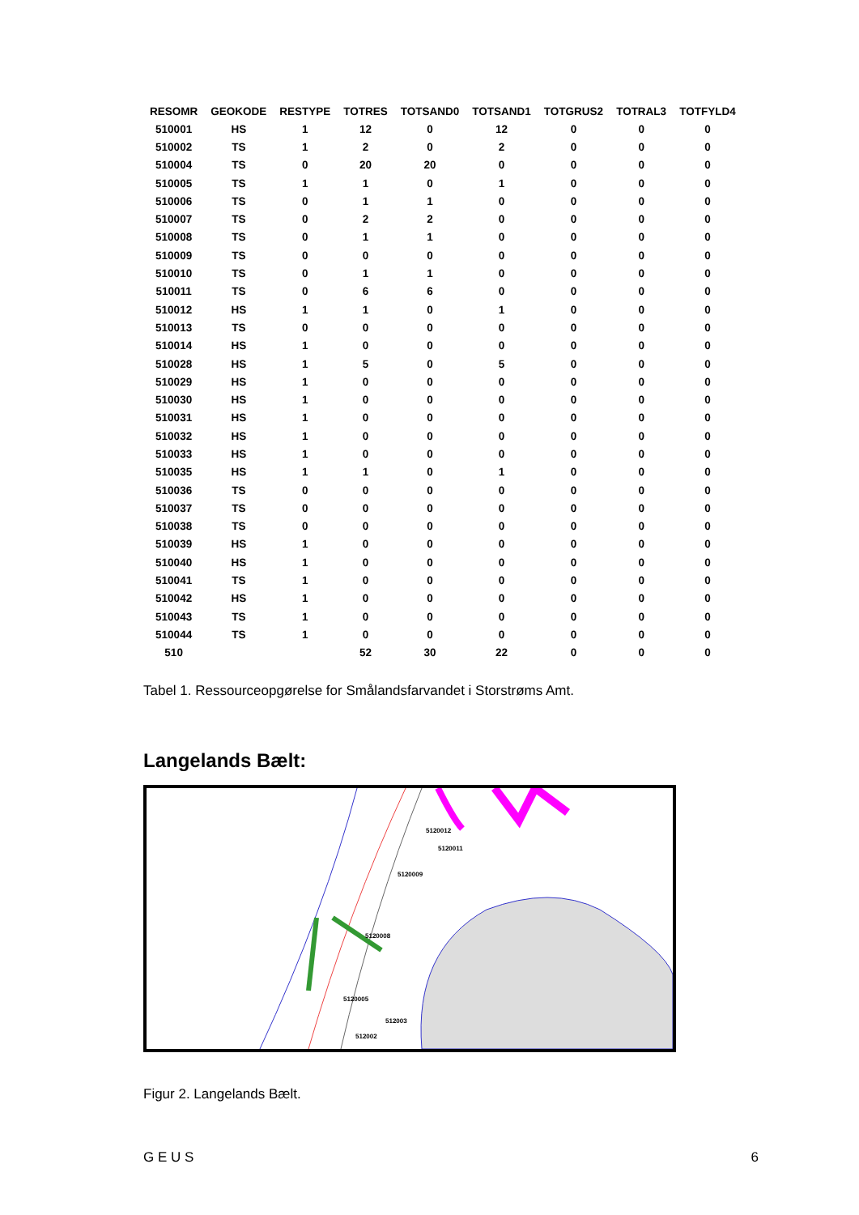| RESOMR | GEOKODE | RESTYPE | TOTRES | TOTSAND0 | TOTSAND1 | TOTGRUS2 | TOTRAL3 | TOTFYLD4 |
| --- | --- | --- | --- | --- | --- | --- | --- | --- |
| 510001 | HS | 1 | 12 | 0 | 12 | 0 | 0 | 0 |
| 510002 | TS | 1 | 2 | 0 | 2 | 0 | 0 | 0 |
| 510004 | TS | 0 | 20 | 20 | 0 | 0 | 0 | 0 |
| 510005 | TS | 1 | 1 | 0 | 1 | 0 | 0 | 0 |
| 510006 | TS | 0 | 1 | 1 | 0 | 0 | 0 | 0 |
| 510007 | TS | 0 | 2 | 2 | 0 | 0 | 0 | 0 |
| 510008 | TS | 0 | 1 | 1 | 0 | 0 | 0 | 0 |
| 510009 | TS | 0 | 0 | 0 | 0 | 0 | 0 | 0 |
| 510010 | TS | 0 | 1 | 1 | 0 | 0 | 0 | 0 |
| 510011 | TS | 0 | 6 | 6 | 0 | 0 | 0 | 0 |
| 510012 | HS | 1 | 1 | 0 | 1 | 0 | 0 | 0 |
| 510013 | TS | 0 | 0 | 0 | 0 | 0 | 0 | 0 |
| 510014 | HS | 1 | 0 | 0 | 0 | 0 | 0 | 0 |
| 510028 | HS | 1 | 5 | 0 | 5 | 0 | 0 | 0 |
| 510029 | HS | 1 | 0 | 0 | 0 | 0 | 0 | 0 |
| 510030 | HS | 1 | 0 | 0 | 0 | 0 | 0 | 0 |
| 510031 | HS | 1 | 0 | 0 | 0 | 0 | 0 | 0 |
| 510032 | HS | 1 | 0 | 0 | 0 | 0 | 0 | 0 |
| 510033 | HS | 1 | 0 | 0 | 0 | 0 | 0 | 0 |
| 510035 | HS | 1 | 1 | 0 | 1 | 0 | 0 | 0 |
| 510036 | TS | 0 | 0 | 0 | 0 | 0 | 0 | 0 |
| 510037 | TS | 0 | 0 | 0 | 0 | 0 | 0 | 0 |
| 510038 | TS | 0 | 0 | 0 | 0 | 0 | 0 | 0 |
| 510039 | HS | 1 | 0 | 0 | 0 | 0 | 0 | 0 |
| 510040 | HS | 1 | 0 | 0 | 0 | 0 | 0 | 0 |
| 510041 | TS | 1 | 0 | 0 | 0 | 0 | 0 | 0 |
| 510042 | HS | 1 | 0 | 0 | 0 | 0 | 0 | 0 |
| 510043 | TS | 1 | 0 | 0 | 0 | 0 | 0 | 0 |
| 510044 | TS | 1 | 0 | 0 | 0 | 0 | 0 | 0 |
| 510 | | | 52 | 30 | 22 | 0 | 0 | 0 |
Tabel 1. Ressourceopgørelse for Smålandsfarvandet i Storstrøms Amt.
Langelands Bælt:
5120012
5120011
5120009
5120008
5120005
512003
512002
Figur 2. Langelands Bælt.
G E U S 6